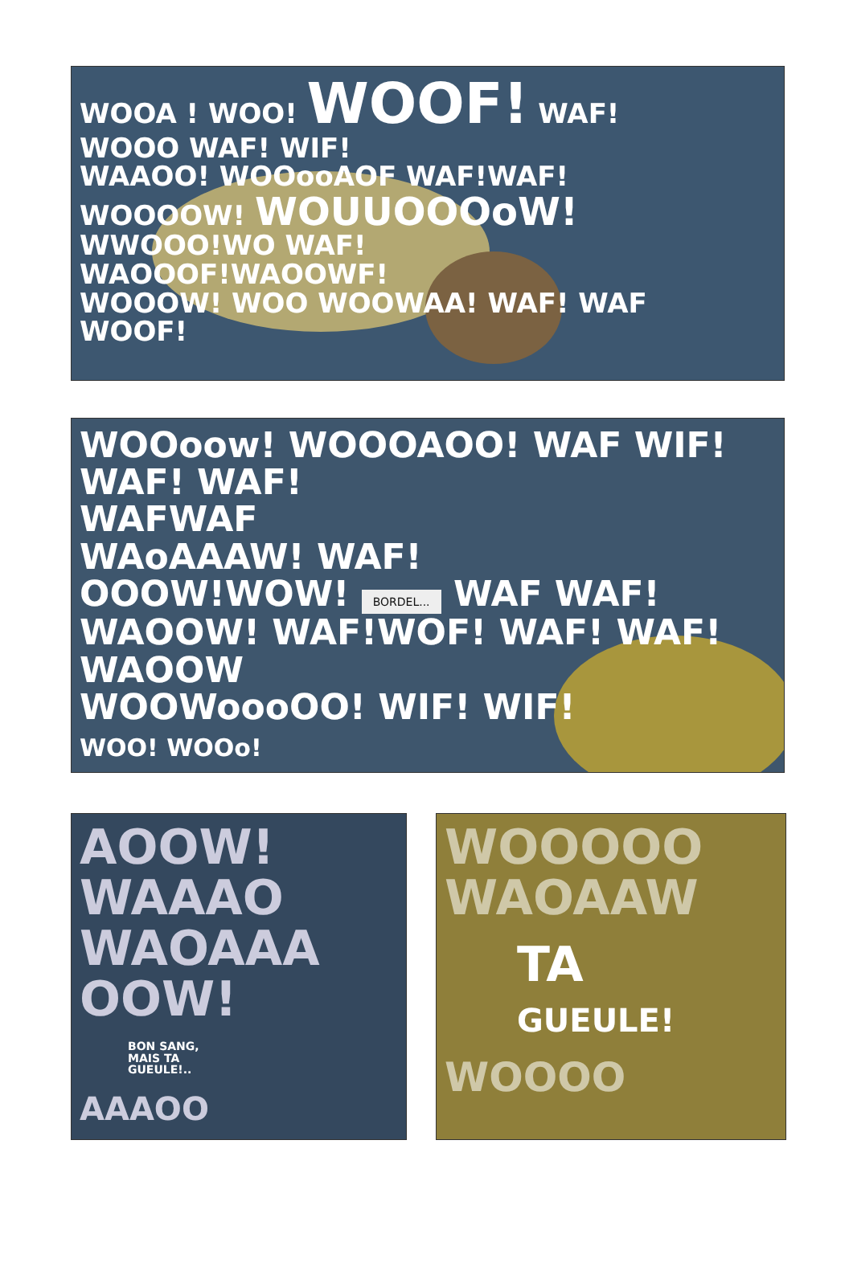WOOA ! WOO! WOOF! WAF!
WOOO WAF! WIF!
WAAOO! WOOooAOF WAF!WAF!
WOOOOW! WOUUOOOoW!
WWOOO!WO WAF!
WAOOOF!WAOOWF!
WOOOW! WOO WOOWAA! WAF! WAF
WOOF!
WOOoow! WOOOAOO! WAF WIF! WAF! WAF!
WAFWAF
WAoAAAW! WAF!
OOOW!WOW! BORDEL... WAF WAF!
WAOOW! WAF!WOF! WAF! WAF!
WAOOW
WOOWoooOO! WIF! WIF!
WOO! WOOo!
AOOW!
WAAAO
WAOAAA
OOW!
BON SANG,
MAIS TA
GUEULE!..
AAAOO
WOOOOO
WAOAAW
TA
GUEULE!
WOOOO